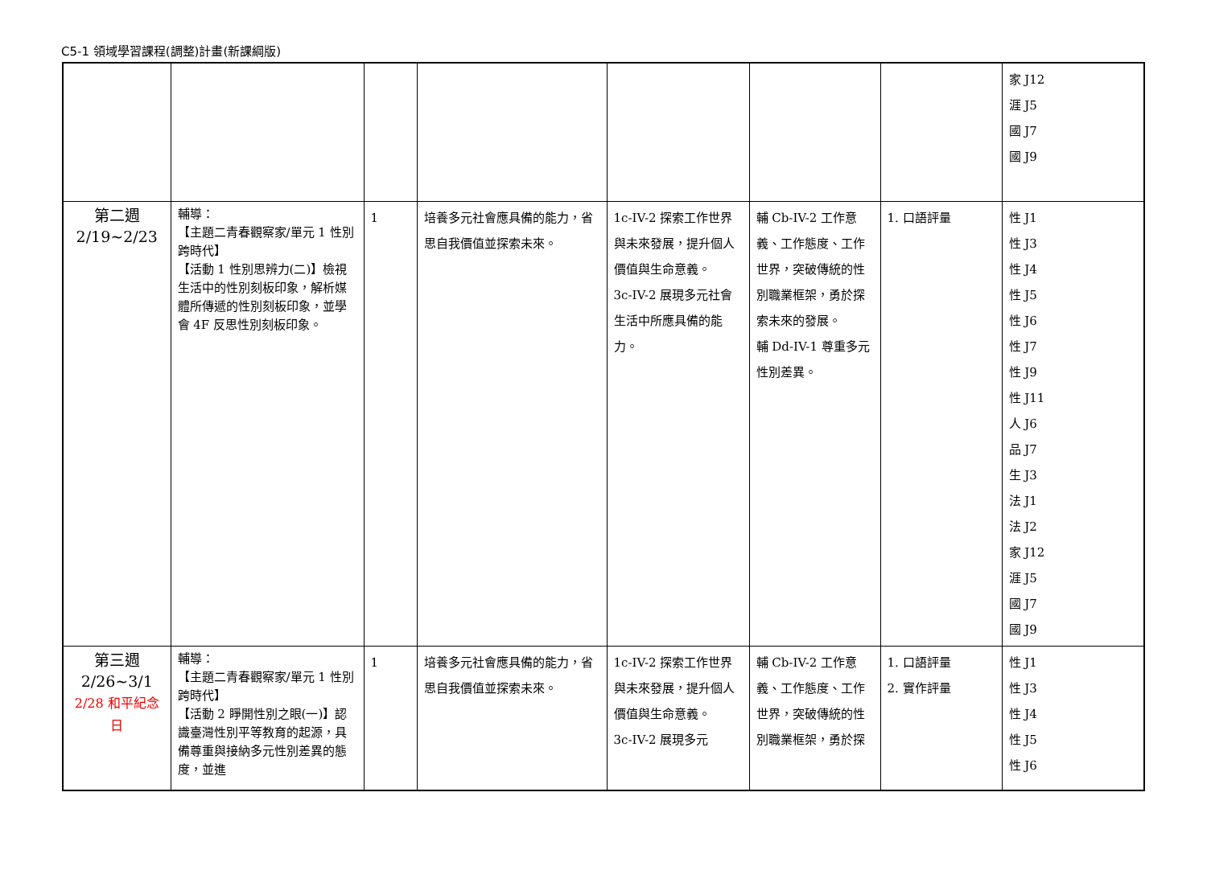C5-1 領域學習課程(調整)計畫(新課綱版)
| | | | | | | | 家 J12 涯 J5 國 J7 國 J9 |
| 第二週 2/19~2/23 | 輔導： 【主題二青春觀察家/單元 1 性別跨時代】 【活動 1 性別思辨力(二)】檢視生活中的性別刻板印象，解析媒體所傳遞的性別刻板印象，並學會 4F 反思性別刻板印象。 | 1 | 培養多元社會應具備的能力，省思自我價值並探索未來。 | 1c-IV-2 探索工作世界與未來發展，提升個人價值與生命意義。 3c-IV-2 展現多元社會生活中所應具備的能力。 | 輔 Cb-IV-2 工作意義、工作態度、工作世界，突破傳統的性別職業框架，勇於探索未來的發展。 輔 Dd-IV-1 尊重多元性別差異。 | 1. 口語評量 | 性 J1 性 J3 性 J4 性 J5 性 J6 性 J7 性 J9 性 J11 人 J6 品 J7 生 J3 法 J1 法 J2 家 J12 涯 J5 國 J7 國 J9 |
| 第三週 2/26~3/1 2/28 和平紀念日 | 輔導： 【主題二青春觀察家/單元 1 性別跨時代】 【活動 2 睜開性別之眼(一)】認識臺灣性別平等教育的起源，具備尊重與接納多元性別差異的態度，並進 | 1 | 培養多元社會應具備的能力，省思自我價值並探索未來。 | 1c-IV-2 探索工作世界與未來發展，提升個人價值與生命意義。 3c-IV-2 展現多元 | 輔 Cb-IV-2 工作意義、工作態度、工作世界，突破傳統的性別職業框架，勇於探 | 1. 口語評量 2. 實作評量 | 性 J1 性 J3 性 J4 性 J5 性 J6 |